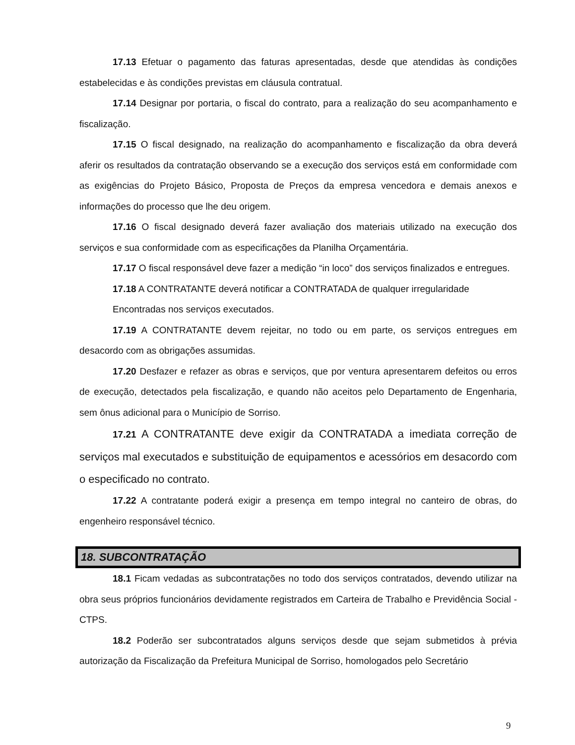17.13 Efetuar o pagamento das faturas apresentadas, desde que atendidas às condições estabelecidas e às condições previstas em cláusula contratual.
17.14 Designar por portaria, o fiscal do contrato, para a realização do seu acompanhamento e fiscalização.
17.15 O fiscal designado, na realização do acompanhamento e fiscalização da obra deverá aferir os resultados da contratação observando se a execução dos serviços está em conformidade com as exigências do Projeto Básico, Proposta de Preços da empresa vencedora e demais anexos e informações do processo que lhe deu origem.
17.16 O fiscal designado deverá fazer avaliação dos materiais utilizado na execução dos serviços e sua conformidade com as especificações da Planilha Orçamentária.
17.17 O fiscal responsável deve fazer a medição “in loco” dos serviços finalizados e entregues.
17.18 A CONTRATANTE deverá notificar a CONTRATADA de qualquer irregularidade
Encontradas nos serviços executados.
17.19 A CONTRATANTE devem rejeitar, no todo ou em parte, os serviços entregues em desacordo com as obrigações assumidas.
17.20 Desfazer e refazer as obras e serviços, que por ventura apresentarem defeitos ou erros de execução, detectados pela fiscalização, e quando não aceitos pelo Departamento de Engenharia, sem ônus adicional para o Município de Sorriso.
17.21 A CONTRATANTE deve exigir da CONTRATADA a imediata correção de serviços mal executados e substituição de equipamentos e acessórios em desacordo com o especificado no contrato.
17.22 A contratante poderá exigir a presença em tempo integral no canteiro de obras, do engenheiro responsável técnico.
18. SUBCONTRATAÇÃO
18.1 Ficam vedadas as subcontratações no todo dos serviços contratados, devendo utilizar na obra seus próprios funcionários devidamente registrados em Carteira de Trabalho e Previdência Social - CTPS.
18.2 Poderão ser subcontratados alguns serviços desde que sejam submetidos à prévia autorização da Fiscalização da Prefeitura Municipal de Sorriso, homologados pelo Secretário
9